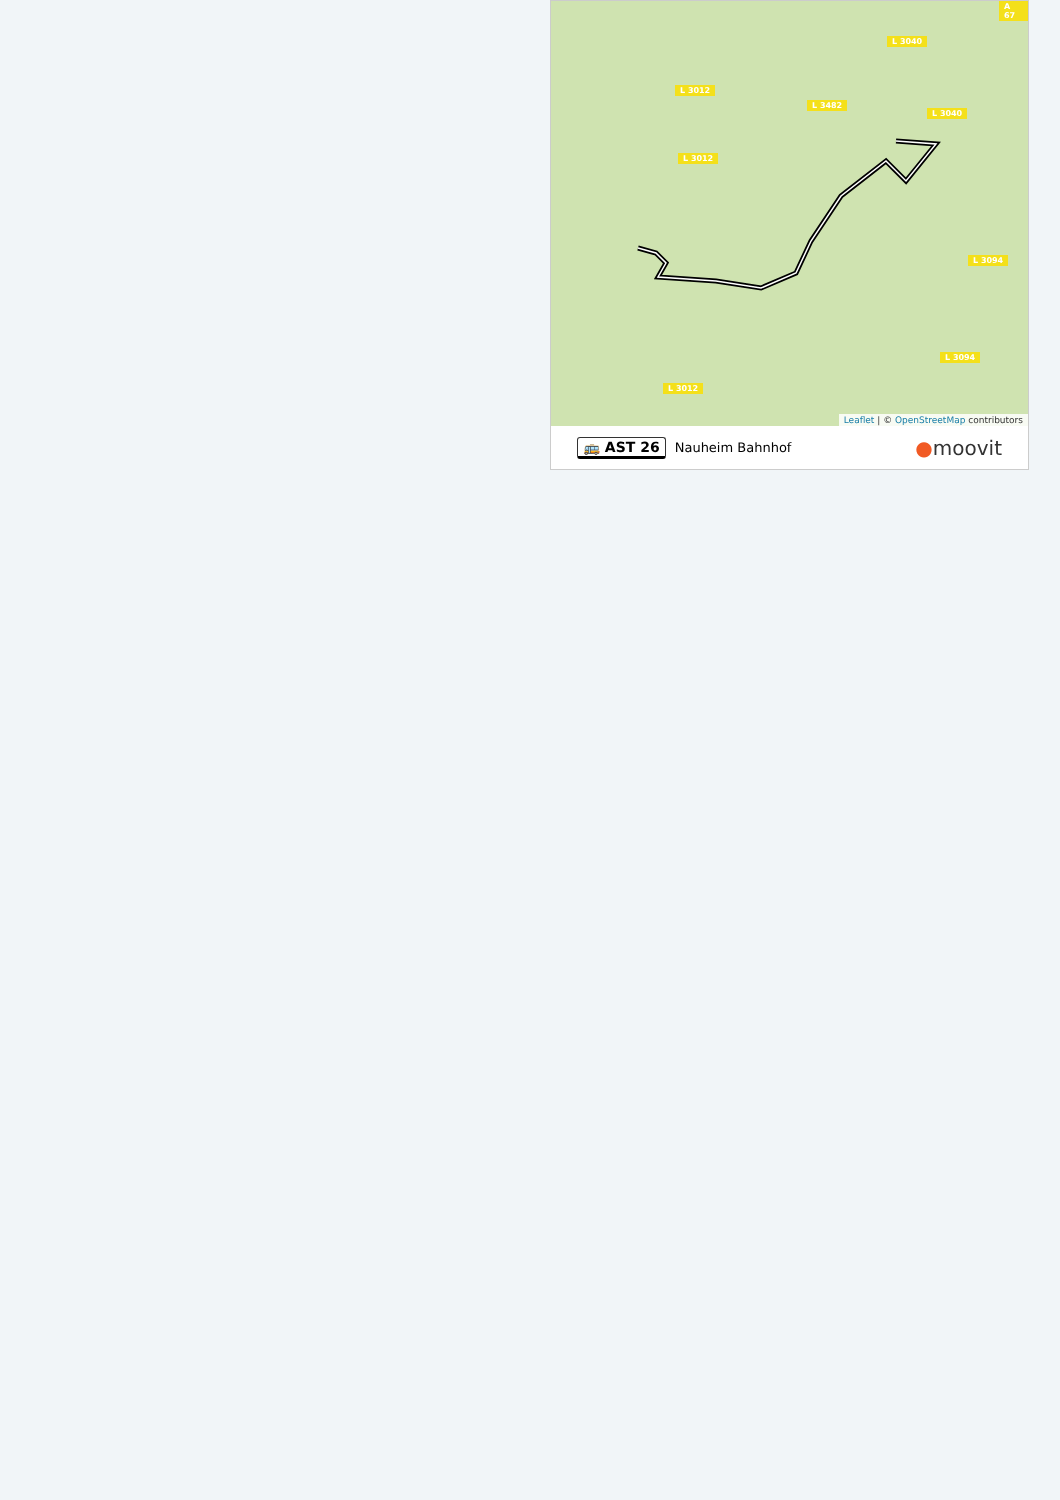L 3012
L 3012
L 3482
L 3040
L 3040
L 3094
L 3094
L 3012
A 67
Leaflet | © OpenStreetMap contributors
🚌 AST 26 Nauheim Bahnhof ●moovit